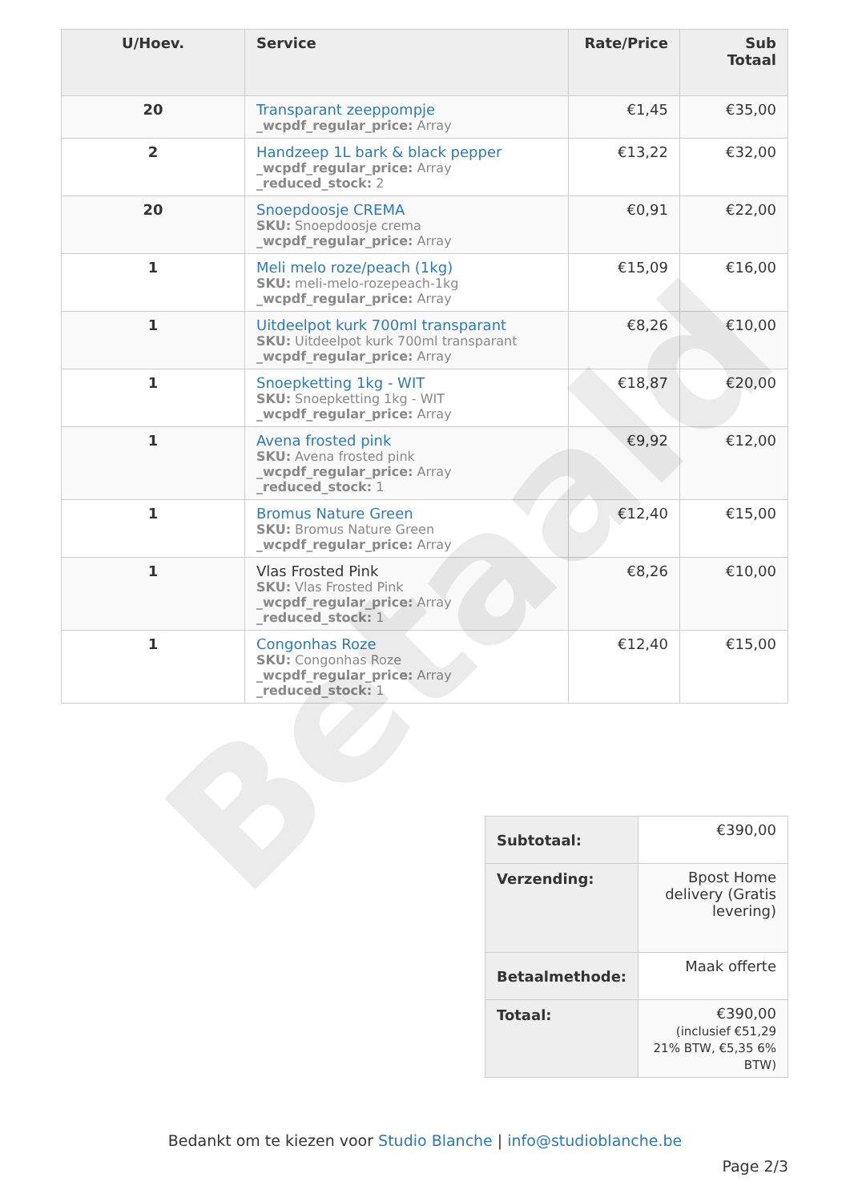| U/Hoev. | Service | Rate/Price | Sub Totaal |
| --- | --- | --- | --- |
| 20 | Transparant zeeppompje _wcpdf_regular_price: Array | €1,45 | €35,00 |
| 2 | Handzeep 1L bark & black pepper _wcpdf_regular_price: Array _reduced_stock: 2 | €13,22 | €32,00 |
| 20 | Snoepdoosje CREMA SKU: Snoepdoosje crema _wcpdf_regular_price: Array | €0,91 | €22,00 |
| 1 | Meli melo roze/peach (1kg) SKU: meli-melo-rozepeach-1kg _wcpdf_regular_price: Array | €15,09 | €16,00 |
| 1 | Uitdeelpot kurk 700ml transparant SKU: Uitdeelpot kurk 700ml transparant _wcpdf_regular_price: Array | €8,26 | €10,00 |
| 1 | Snoepketting 1kg - WIT SKU: Snoepketting 1kg - WIT _wcpdf_regular_price: Array | €18,87 | €20,00 |
| 1 | Avena frosted pink SKU: Avena frosted pink _wcpdf_regular_price: Array _reduced_stock: 1 | €9,92 | €12,00 |
| 1 | Bromus Nature Green SKU: Bromus Nature Green _wcpdf_regular_price: Array | €12,40 | €15,00 |
| 1 | Vlas Frosted Pink SKU: Vlas Frosted Pink _wcpdf_regular_price: Array _reduced_stock: 1 | €8,26 | €10,00 |
| 1 | Congonhas Roze SKU: Congonhas Roze _wcpdf_regular_price: Array _reduced_stock: 1 | €12,40 | €15,00 |
| Subtotaal: | €390,00 |
| Verzending: | Bpost Home delivery (Gratis levering) |
| Betaalmethode: | Maak offerte |
| Totaal: | €390,00 (inclusief €51,29 21% BTW, €5,35 6% BTW) |
Bedankt om te kiezen voor Studio Blanche | info@studioblanche.be
Page 2/3
Betaald